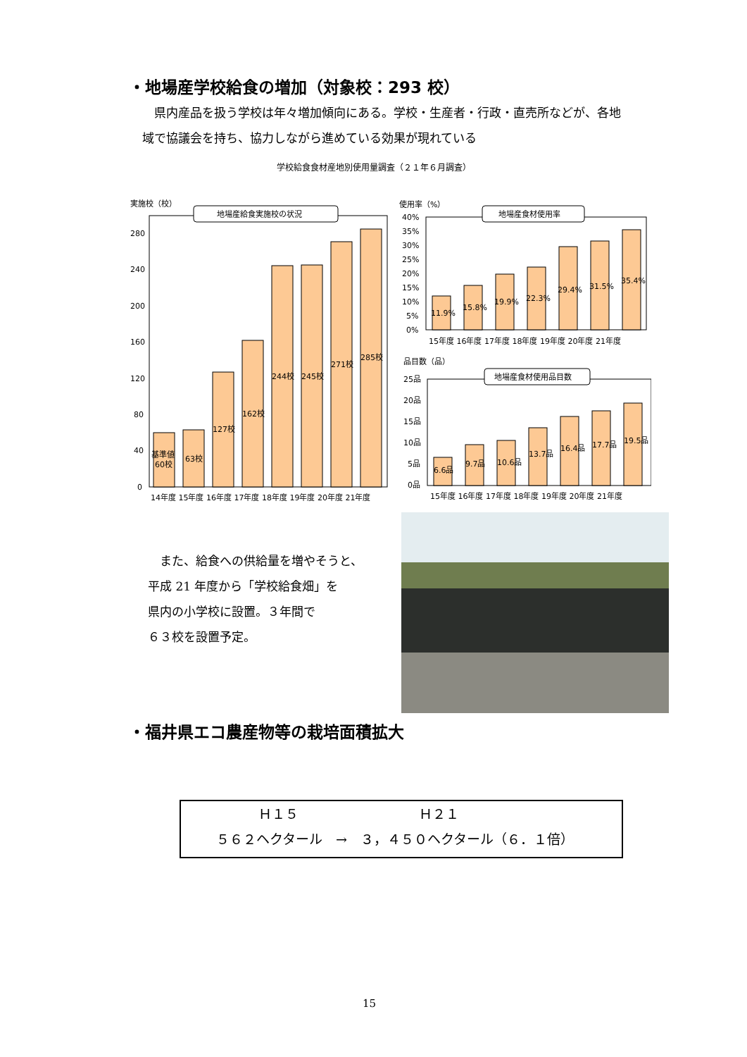・地場産学校給食の増加（対象校：293 校）
　県内産品を扱う学校は年々増加傾向にある。学校・生産者・行政・直売所などが、各地
域で協議会を持ち、協力しながら進めている効果が現れている
学校給食食材産地別使用量調査（２１年６月調査）
実施校（校）
地場産給食実施校の状況
280
240
200
160
120
80
40
0
基準値
60校
63校
127校
162校
244校
245校
271校
285校
14年度 15年度 16年度 17年度 18年度 19年度 20年度 21年度
使用率（%）
地場産食材使用率
40%
35%
30%
25%
20%
15%
10%
5%
0%
11.9%
15.8%
19.9%
22.3%
29.4%
31.5%
35.4%
15年度 16年度 17年度 18年度 19年度 20年度 21年度
品目数（品）
地場産食材使用品目数
25品
20品
15品
10品
5品
0品
6.6品
9.7品
10.6品
13.7品
16.4品
17.7品
19.5品
15年度 16年度 17年度 18年度 19年度 20年度 21年度
　また、給食への供給量を増やそうと、
平成 21 年度から「学校給食畑」を
県内の小学校に設置。３年間で
６３校を設置予定。
・福井県エコ農産物等の栽培面積拡大
Ｈ１５　　　　　　　　　Ｈ２１
５６２ヘクタール　→　３，４５０ヘクタール（６．１倍）
15